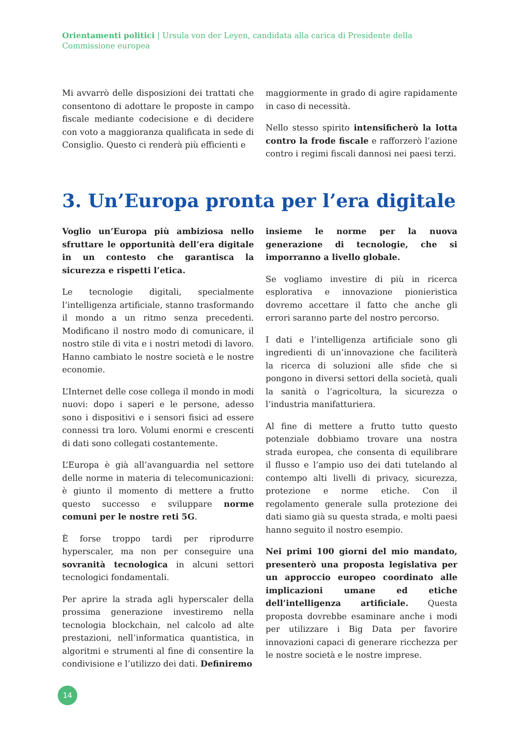Orientamenti politici | Ursula von der Leyen, candidata alla carica di Presidente della Commissione europea
Mi avvarrò delle disposizioni dei trattati che consentono di adottare le proposte in campo fiscale mediante codecisione e di decidere con voto a maggioranza qualificata in sede di Consiglio. Questo ci renderà più efficienti e
maggiormente in grado di agire rapidamente in caso di necessità.
Nello stesso spirito intensificherò la lotta contro la frode fiscale e rafforzerò l’azione contro i regimi fiscali dannosi nei paesi terzi.
3. Un’Europa pronta per l’era digitale
Voglio un’Europa più ambiziosa nello sfruttare le opportunità dell’era digitale in un contesto che garantisca la sicurezza e rispetti l’etica.
Le tecnologie digitali, specialmente l’intelligenza artificiale, stanno trasformando il mondo a un ritmo senza precedenti. Modificano il nostro modo di comunicare, il nostro stile di vita e i nostri metodi di lavoro. Hanno cambiato le nostre società e le nostre economie.
L’Internet delle cose collega il mondo in modi nuovi: dopo i saperi e le persone, adesso sono i dispositivi e i sensori fisici ad essere connessi tra loro. Volumi enormi e crescenti di dati sono collegati costantemente.
L’Europa è già all’avanguardia nel settore delle norme in materia di telecomunicazioni: è giunto il momento di mettere a frutto questo successo e sviluppare norme comuni per le nostre reti 5G.
È forse troppo tardi per riprodurre hyperscaler, ma non per conseguire una sovranità tecnologica in alcuni settori tecnologici fondamentali.
Per aprire la strada agli hyperscaler della prossima generazione investiremo nella tecnologia blockchain, nel calcolo ad alte prestazioni, nell’informatica quantistica, in algoritmi e strumenti al fine di consentire la condivisione e l’utilizzo dei dati. Definiremo
insieme le norme per la nuova generazione di tecnologie, che si imporranno a livello globale.
Se vogliamo investire di più in ricerca esplorativa e innovazione pionieristica dovremo accettare il fatto che anche gli errori saranno parte del nostro percorso.
I dati e l’intelligenza artificiale sono gli ingredienti di un’innovazione che faciliterà la ricerca di soluzioni alle sfide che si pongono in diversi settori della società, quali la sanità o l’agricoltura, la sicurezza o l’industria manifatturiera.
Al fine di mettere a frutto tutto questo potenziale dobbiamo trovare una nostra strada europea, che consenta di equilibrare il flusso e l’ampio uso dei dati tutelando al contempo alti livelli di privacy, sicurezza, protezione e norme etiche. Con il regolamento generale sulla protezione dei dati siamo già su questa strada, e molti paesi hanno seguito il nostro esempio.
Nei primi 100 giorni del mio mandato, presenterò una proposta legislativa per un approccio europeo coordinato alle implicazioni umane ed etiche dell’intelligenza artificiale. Questa proposta dovrebbe esaminare anche i modi per utilizzare i Big Data per favorire innovazioni capaci di generare ricchezza per le nostre società e le nostre imprese.
14